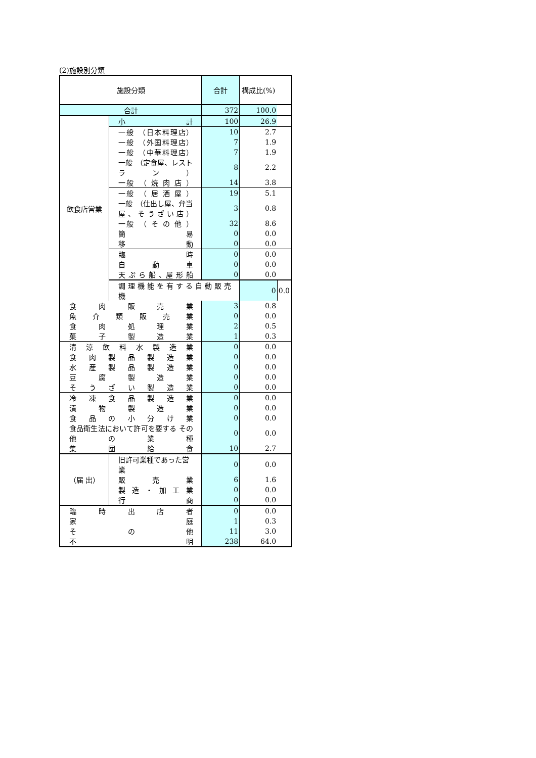(2)施設別分類
| 施設分類 | | 合計 | 構成比(%) | |
| --- | --- | --- | --- | --- |
| 合計 | | 372 | 100.0 | |
| 飲食店営業 | 小 計 | 100 | 26.9 | |
| | 一般 （日本料理店） | 10 | 2.7 | |
| | 一般 （外国料理店） | 7 | 1.9 | |
| | 一般 （中華料理店） | 7 | 1.9 | |
| | 一般 （定食屋、レストラン） | 8 | 2.2 | |
| | 一般 （ 焼 肉 店 ） | 14 | 3.8 | |
| | 一般 （ 居 酒 屋 ） | 19 | 5.1 | |
| | 一般 （仕出し屋、弁当屋、そうざい店） | 3 | 0.8 | |
| | 一般 （ そ の 他 ） | 32 | 8.6 | |
| | 簡 易 | 0 | 0.0 | |
| | 移 動 | 0 | 0.0 | |
| | 臨 時 | 0 | 0.0 | |
| | 自 動 車 | 0 | 0.0 | |
| | 天 ぷ ら 船 、屋 形 船 | 0 | 0.0 | |
| | 調 理 機 能 を 有 す る 自 動 販 売 機 | | 0 | 0.0 |
| 食 肉 販 売 業 | | 3 | 0.8 | |
| 魚 介 類 販 売 業 | | 0 | 0.0 | |
| 食 肉 処 理 業 | | 2 | 0.5 | |
| 菓 子 製 造 業 | | 1 | 0.3 | |
| 清 涼 飲 料 水 製 造 業 | | 0 | 0.0 | |
| 食 肉 製 品 製 造 業 | | 0 | 0.0 | |
| 水 産 製 品 製 造 業 | | 0 | 0.0 | |
| 豆 腐 製 造 業 | | 0 | 0.0 | |
| そ う ざ い 製 造 業 | | 0 | 0.0 | |
| 冷 凍 食 品 製 造 業 | | 0 | 0.0 | |
| 漬 物 製 造 業 | | 0 | 0.0 | |
| 食 品 の 小 分 け 業 | | 0 | 0.0 | |
| 食品衛生法において許可を要する その 他 の 業 種 | | 0 | 0.0 | |
| 集 団 給 食 | | 10 | 2.7 | |
| （届 出） | 旧許可業種であった営業 | 0 | 0.0 | |
| | 販 売 業 | 6 | 1.6 | |
| | 製 造 ・ 加 工 業 | 0 | 0.0 | |
| | 行 商 | 0 | 0.0 | |
| 臨 時 出 店 者 | | 0 | 0.0 | |
| 家 庭 | | 1 | 0.3 | |
| そ の 他 | | 11 | 3.0 | |
| 不 明 | | 238 | 64.0 | |